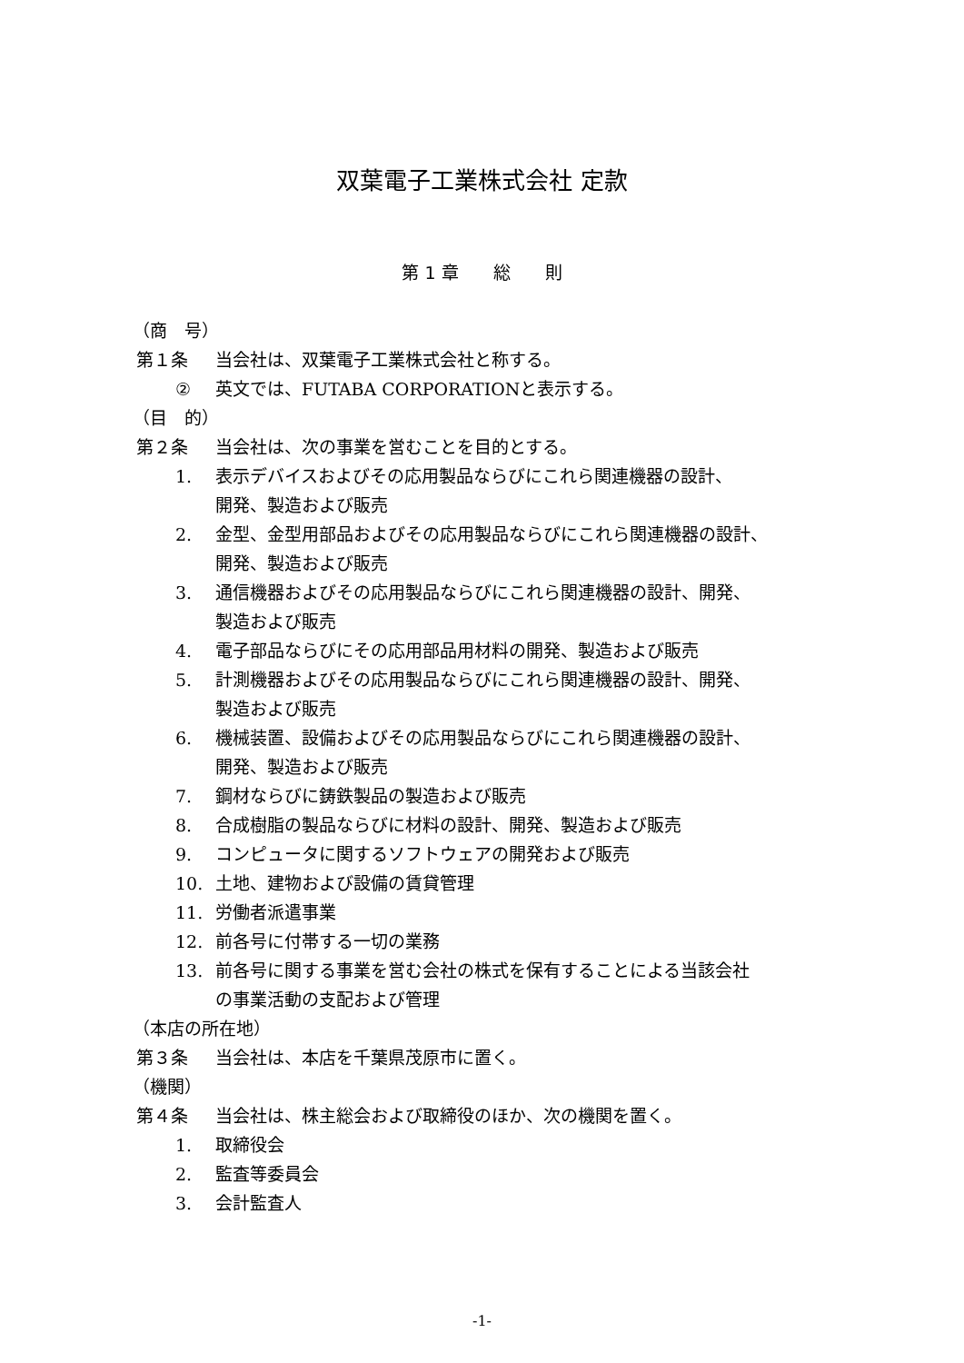双葉電子工業株式会社 定款
第 1 章　　総　　則
（商　号）
第１条 当会社は、双葉電子工業株式会社と称する。
② 英文では、FUTABA CORPORATIONと表示する。
（目　的）
第２条 当会社は、次の事業を営むことを目的とする。
1. 表示デバイスおよびその応用製品ならびにこれら関連機器の設計、
開発、製造および販売
2. 金型、金型用部品およびその応用製品ならびにこれら関連機器の設計、
開発、製造および販売
3. 通信機器およびその応用製品ならびにこれら関連機器の設計、開発、
製造および販売
4. 電子部品ならびにその応用部品用材料の開発、製造および販売
5. 計測機器およびその応用製品ならびにこれら関連機器の設計、開発、
製造および販売
6. 機械装置、設備およびその応用製品ならびにこれら関連機器の設計、
開発、製造および販売
7. 鋼材ならびに鋳鉄製品の製造および販売
8. 合成樹脂の製品ならびに材料の設計、開発、製造および販売
9. コンピュータに関するソフトウェアの開発および販売
10. 土地、建物および設備の賃貸管理
11. 労働者派遣事業
12. 前各号に付帯する一切の業務
13. 前各号に関する事業を営む会社の株式を保有することによる当該会社
の事業活動の支配および管理
（本店の所在地）
第３条 当会社は、本店を千葉県茂原市に置く。
（機関）
第４条 当会社は、株主総会および取締役のほか、次の機関を置く。
1. 取締役会
2. 監査等委員会
3. 会計監査人
-1-